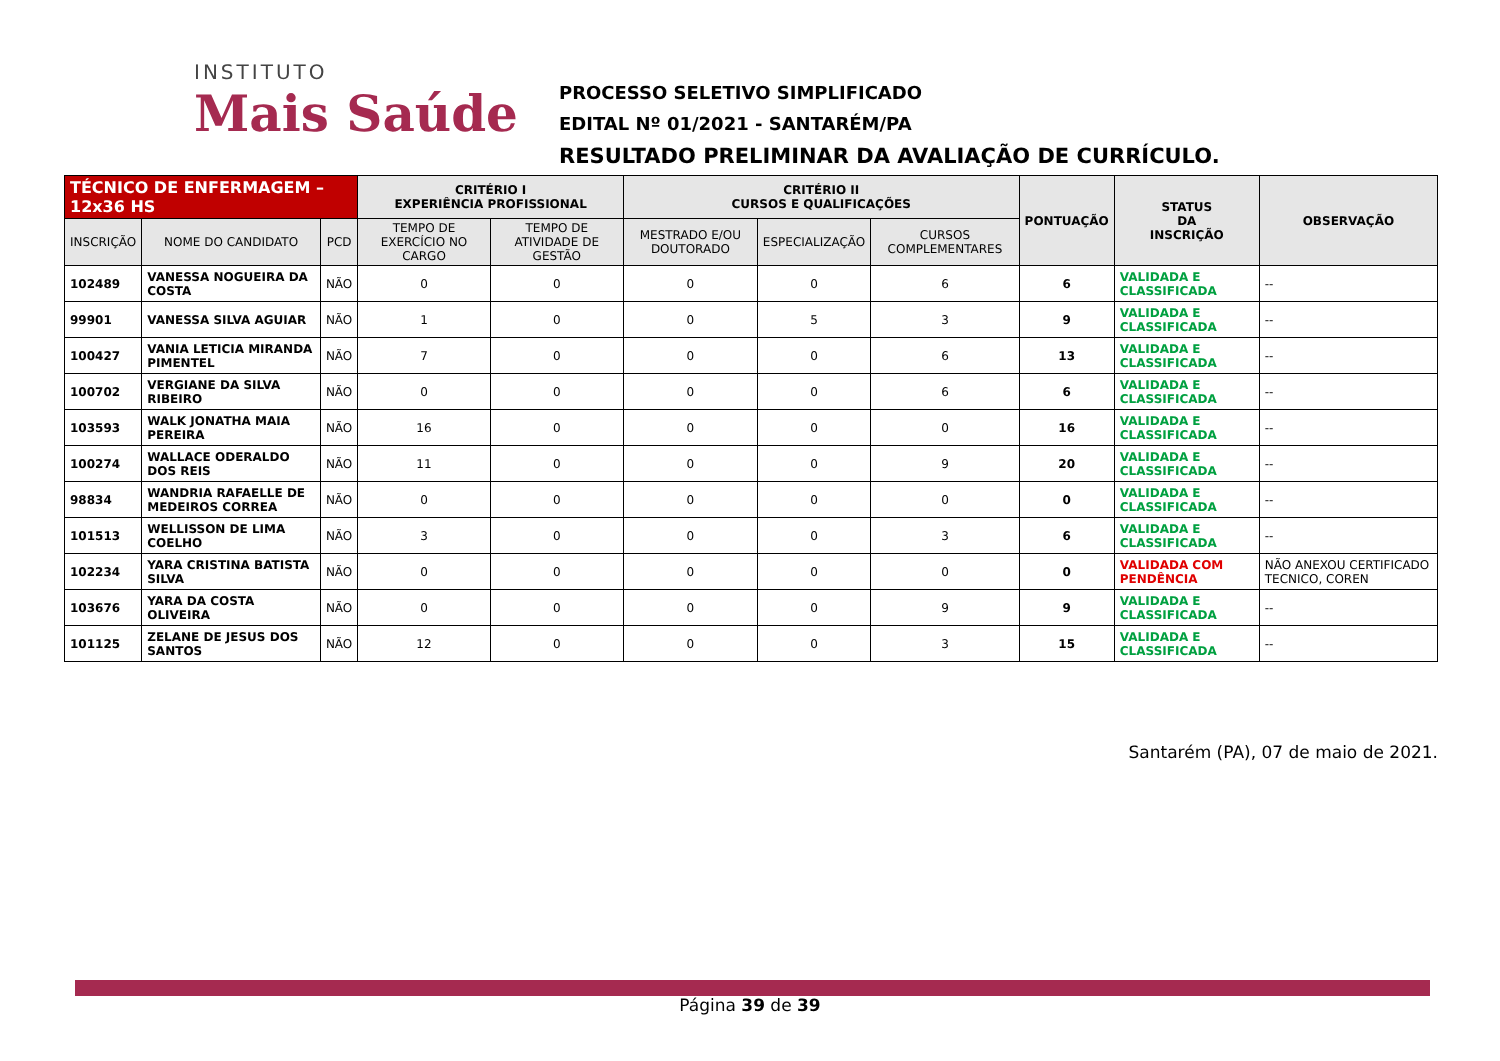INSTITUTO
Mais Saúde
PROCESSO SELETIVO SIMPLIFICADO
EDITAL Nº 01/2021 - SANTARÉM/PA
RESULTADO PRELIMINAR DA AVALIAÇÃO DE CURRÍCULO.
| TÉCNICO DE ENFERMAGEM – 12x36 HS | | | CRITÉRIO I EXPERIÊNCIA PROFISSIONAL | | CRITÉRIO II CURSOS E QUALIFICAÇÕES | | | PONTUAÇÃO | STATUS DA INSCRIÇÃO | OBSERVAÇÃO |
| --- | --- | --- | --- | --- | --- | --- | --- | --- | --- | --- |
| INSCRIÇÃO | NOME DO CANDIDATO | PCD | TEMPO DE EXERCÍCIO NO CARGO | TEMPO DE ATIVIDADE DE GESTÃO | MESTRADO E/OU DOUTORADO | ESPECIALIZAÇÃO | CURSOS COMPLEMENTARES | | | |
| 102489 | VANESSA NOGUEIRA DA COSTA | NÃO | 0 | 0 | 0 | 0 | 6 | 6 | VALIDADA E CLASSIFICADA | -- |
| 99901 | VANESSA SILVA AGUIAR | NÃO | 1 | 0 | 0 | 5 | 3 | 9 | VALIDADA E CLASSIFICADA | -- |
| 100427 | VANIA LETICIA MIRANDA PIMENTEL | NÃO | 7 | 0 | 0 | 0 | 6 | 13 | VALIDADA E CLASSIFICADA | -- |
| 100702 | VERGIANE DA SILVA RIBEIRO | NÃO | 0 | 0 | 0 | 0 | 6 | 6 | VALIDADA E CLASSIFICADA | -- |
| 103593 | WALK JONATHA MAIA PEREIRA | NÃO | 16 | 0 | 0 | 0 | 0 | 16 | VALIDADA E CLASSIFICADA | -- |
| 100274 | WALLACE ODERALDO DOS REIS | NÃO | 11 | 0 | 0 | 0 | 9 | 20 | VALIDADA E CLASSIFICADA | -- |
| 98834 | WANDRIA RAFAELLE DE MEDEIROS CORREA | NÃO | 0 | 0 | 0 | 0 | 0 | 0 | VALIDADA E CLASSIFICADA | -- |
| 101513 | WELLISSON DE LIMA COELHO | NÃO | 3 | 0 | 0 | 0 | 3 | 6 | VALIDADA E CLASSIFICADA | -- |
| 102234 | YARA CRISTINA BATISTA SILVA | NÃO | 0 | 0 | 0 | 0 | 0 | 0 | VALIDADA COM PENDÊNCIA | NÃO ANEXOU CERTIFICADO TECNICO, COREN |
| 103676 | YARA DA COSTA OLIVEIRA | NÃO | 0 | 0 | 0 | 0 | 9 | 9 | VALIDADA E CLASSIFICADA | -- |
| 101125 | ZELANE DE JESUS DOS SANTOS | NÃO | 12 | 0 | 0 | 0 | 3 | 15 | VALIDADA E CLASSIFICADA | -- |
Santarém (PA), 07 de maio de 2021.
Página 39 de 39